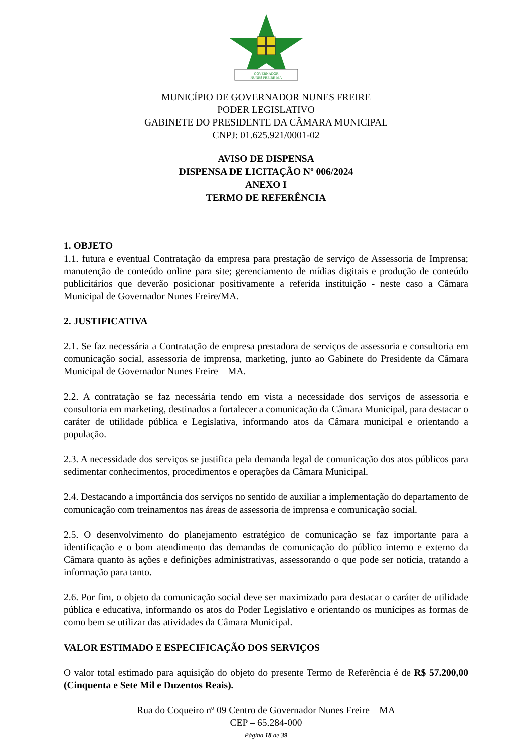GOVERNADOR
NUNES FREIRE-MA
MUNICÍPIO DE GOVERNADOR NUNES FREIRE
PODER LEGISLATIVO
GABINETE DO PRESIDENTE DA CÂMARA MUNICIPAL
CNPJ: 01.625.921/0001-02
AVISO DE DISPENSA
DISPENSA DE LICITAÇÃO Nº 006/2024
ANEXO I
TERMO DE REFERÊNCIA
1. OBJETO
1.1. futura e eventual Contratação da empresa para prestação de serviço de Assessoria de Imprensa; manutenção de conteúdo online para site; gerenciamento de mídias digitais e produção de conteúdo publicitários que deverão posicionar positivamente a referida instituição - neste caso a Câmara Municipal de Governador Nunes Freire/MA.
2. JUSTIFICATIVA
2.1. Se faz necessária a Contratação de empresa prestadora de serviços de assessoria e consultoria em comunicação social, assessoria de imprensa, marketing, junto ao Gabinete do Presidente da Câmara Municipal de Governador Nunes Freire – MA.
2.2. A contratação se faz necessária tendo em vista a necessidade dos serviços de assessoria e consultoria em marketing, destinados a fortalecer a comunicação da Câmara Municipal, para destacar o caráter de utilidade pública e Legislativa, informando atos da Câmara municipal e orientando a população.
2.3. A necessidade dos serviços se justifica pela demanda legal de comunicação dos atos públicos para sedimentar conhecimentos, procedimentos e operações da Câmara Municipal.
2.4. Destacando a importância dos serviços no sentido de auxiliar a implementação do departamento de comunicação com treinamentos nas áreas de assessoria de imprensa e comunicação social.
2.5. O desenvolvimento do planejamento estratégico de comunicação se faz importante para a identificação e o bom atendimento das demandas de comunicação do público interno e externo da Câmara quanto às ações e definições administrativas, assessorando o que pode ser notícia, tratando a informação para tanto.
2.6. Por fim, o objeto da comunicação social deve ser maximizado para destacar o caráter de utilidade pública e educativa, informando os atos do Poder Legislativo e orientando os munícipes as formas de como bem se utilizar das atividades da Câmara Municipal.
VALOR ESTIMADO E ESPECIFICAÇÃO DOS SERVIÇOS
O valor total estimado para aquisição do objeto do presente Termo de Referência é de R$ 57.200,00 (Cinquenta e Sete Mil e Duzentos Reais).
Rua do Coqueiro nº 09 Centro de Governador Nunes Freire – MA
CEP – 65.284-000
Página 18 de 39